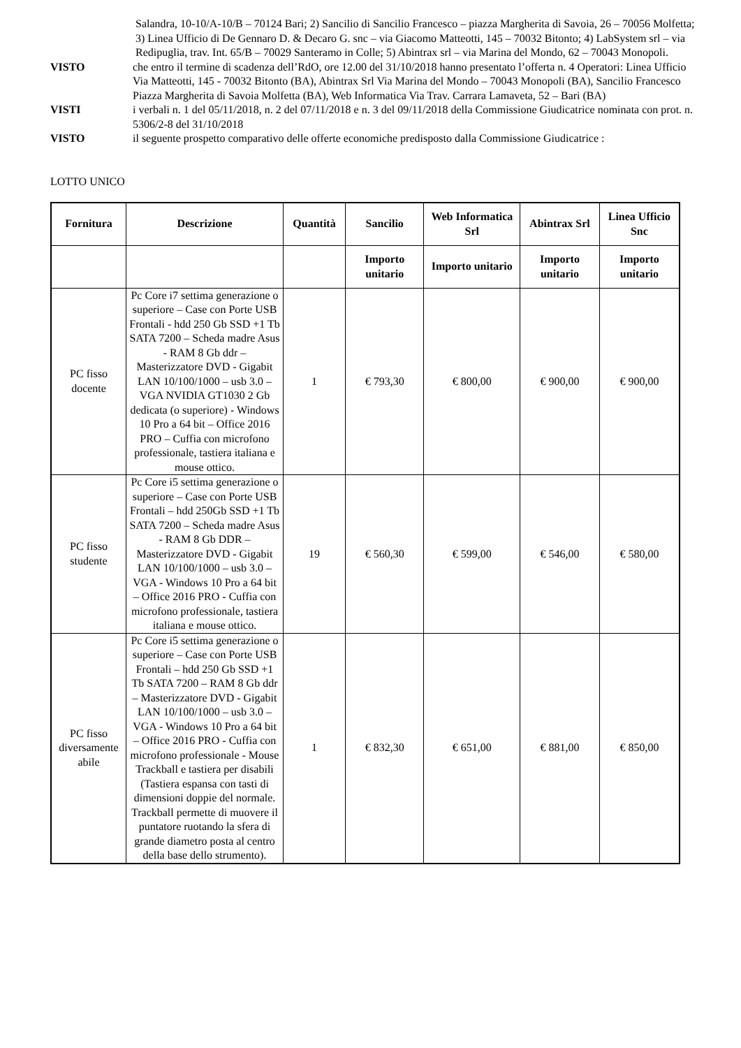Salandra, 10-10/A-10/B – 70124 Bari; 2) Sancilio di Sancilio Francesco – piazza Margherita di Savoia, 26 – 70056 Molfetta; 3) Linea Ufficio di De Gennaro D. & Decaro G. snc – via Giacomo Matteotti, 145 – 70032 Bitonto; 4) LabSystem srl – via Redipuglia, trav. Int. 65/B – 70029 Santeramo in Colle; 5) Abintrax srl – via Marina del Mondo, 62 – 70043 Monopoli.
VISTO che entro il termine di scadenza dell’RdO, ore 12.00 del 31/10/2018 hanno presentato l’offerta n. 4 Operatori: Linea Ufficio Via Matteotti, 145 - 70032 Bitonto (BA), Abintrax Srl Via Marina del Mondo – 70043 Monopoli (BA), Sancilio Francesco Piazza Margherita di Savoia Molfetta (BA), Web Informatica Via Trav. Carrara Lamaveta, 52 – Bari (BA)
VISTI i verbali n. 1 del 05/11/2018, n. 2 del 07/11/2018 e n. 3 del 09/11/2018 della Commissione Giudicatrice nominata con prot. n. 5306/2-8 del 31/10/2018
VISTO il seguente prospetto comparativo delle offerte economiche predisposto dalla Commissione Giudicatrice :
LOTTO UNICO
| Fornitura | Descrizione | Quantità | Sancilio | Web Informatica Srl | Abintrax Srl | Linea Ufficio Snc |
| --- | --- | --- | --- | --- | --- | --- |
| | | | Importo unitario | Importo unitario | Importo unitario | Importo unitario |
| PC fisso docente | Pc Core i7 settima generazione o superiore – Case con Porte USB Frontali - hdd 250 Gb SSD +1 Tb SATA 7200 – Scheda madre Asus - RAM 8 Gb ddr – Masterizzatore DVD - Gigabit LAN 10/100/1000 – usb 3.0 – VGA NVIDIA GT1030 2 Gb dedicata (o superiore) - Windows 10 Pro a 64 bit – Office 2016 PRO – Cuffia con microfono professionale, tastiera italiana e mouse ottico. | 1 | € 793,30 | € 800,00 | € 900,00 | € 900,00 |
| PC fisso studente | Pc Core i5 settima generazione o superiore – Case con Porte USB Frontali – hdd 250Gb SSD +1 Tb SATA 7200 – Scheda madre Asus - RAM 8 Gb DDR – Masterizzatore DVD - Gigabit LAN 10/100/1000 – usb 3.0 – VGA - Windows 10 Pro a 64 bit – Office 2016 PRO - Cuffia con microfono professionale, tastiera italiana e mouse ottico. | 19 | € 560,30 | € 599,00 | € 546,00 | € 580,00 |
| PC fisso diversamente abile | Pc Core i5 settima generazione o superiore – Case con Porte USB Frontali – hdd 250 Gb SSD +1 Tb SATA 7200 – RAM 8 Gb ddr – Masterizzatore DVD - Gigabit LAN 10/100/1000 – usb 3.0 – VGA - Windows 10 Pro a 64 bit – Office 2016 PRO - Cuffia con microfono professionale - Mouse Trackball e tastiera per disabili (Tastiera espansa con tasti di dimensioni doppie del normale. Trackball permette di muovere il puntatore ruotando la sfera di grande diametro posta al centro della base dello strumento). | 1 | € 832,30 | € 651,00 | € 881,00 | € 850,00 |